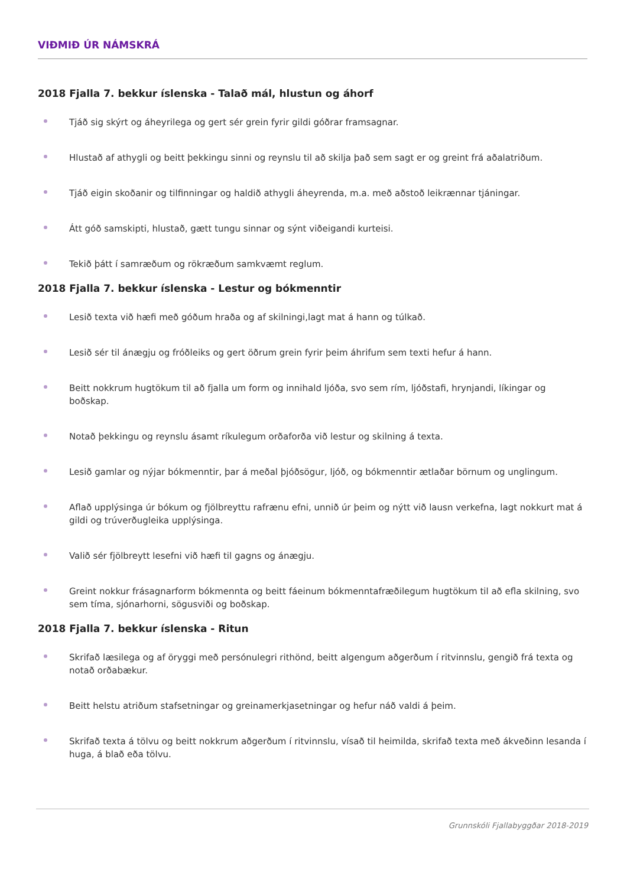VIÐMIÐ ÚR NÁMSKRÁ
2018 Fjalla 7. bekkur íslenska - Talað mál, hlustun og áhorf
Tjáð sig skýrt og áheyrilega og gert sér grein fyrir gildi góðrar framsagnar.
Hlustað af athygli og beitt þekkingu sinni og reynslu til að skilja það sem sagt er og greint frá aðalatriðum.
Tjáð eigin skoðanir og tilfinningar og haldið athygli áheyrenda, m.a. með aðstoð leikrænnar tjáningar.
Átt góð samskipti, hlustað, gætt tungu sinnar og sýnt viðeigandi kurteisi.
Tekið þátt í samræðum og rökræðum samkvæmt reglum.
2018 Fjalla 7. bekkur íslenska - Lestur og bókmenntir
Lesið texta við hæfi með góðum hraða og af skilningi,lagt mat á hann og túlkað.
Lesið sér til ánægju og fróðleiks og gert öðrum grein fyrir þeim áhrifum sem texti hefur á hann.
Beitt nokkrum hugtökum til að fjalla um form og innihald ljóða, svo sem rím, ljóðstafi, hrynjandi, líkingar og boðskap.
Notað þekkingu og reynslu ásamt ríkulegum orðaforða við lestur og skilning á texta.
Lesið gamlar og nýjar bókmenntir, þar á meðal þjóðsögur, ljóð, og bókmenntir ætlaðar börnum og unglingum.
Aflað upplýsinga úr bókum og fjölbreyttu rafrænu efni, unnið úr þeim og nýtt við lausn verkefna, lagt nokkurt mat á gildi og trúverðugleika upplýsinga.
Valið sér fjölbreytt lesefni við hæfi til gagns og ánægju.
Greint nokkur frásagnarform bókmennta og beitt fáeinum bókmenntafræðilegum hugtökum til að efla skilning, svo sem tíma, sjónarhorni, sögusviði og boðskap.
2018 Fjalla 7. bekkur íslenska - Ritun
Skrifað læsilega og af öryggi með persónulegri rithönd, beitt algengum aðgerðum í ritvinnslu, gengið frá texta og notað orðabækur.
Beitt helstu atriðum stafsetningar og greinamerkjasetningar og hefur náð valdi á þeim.
Skrifað texta á tölvu og beitt nokkrum aðgerðum í ritvinnslu, vísað til heimilda, skrifað texta með ákveðinn lesanda í huga, á blað eða tölvu.
Grunnskóli Fjallabyggðar 2018-2019